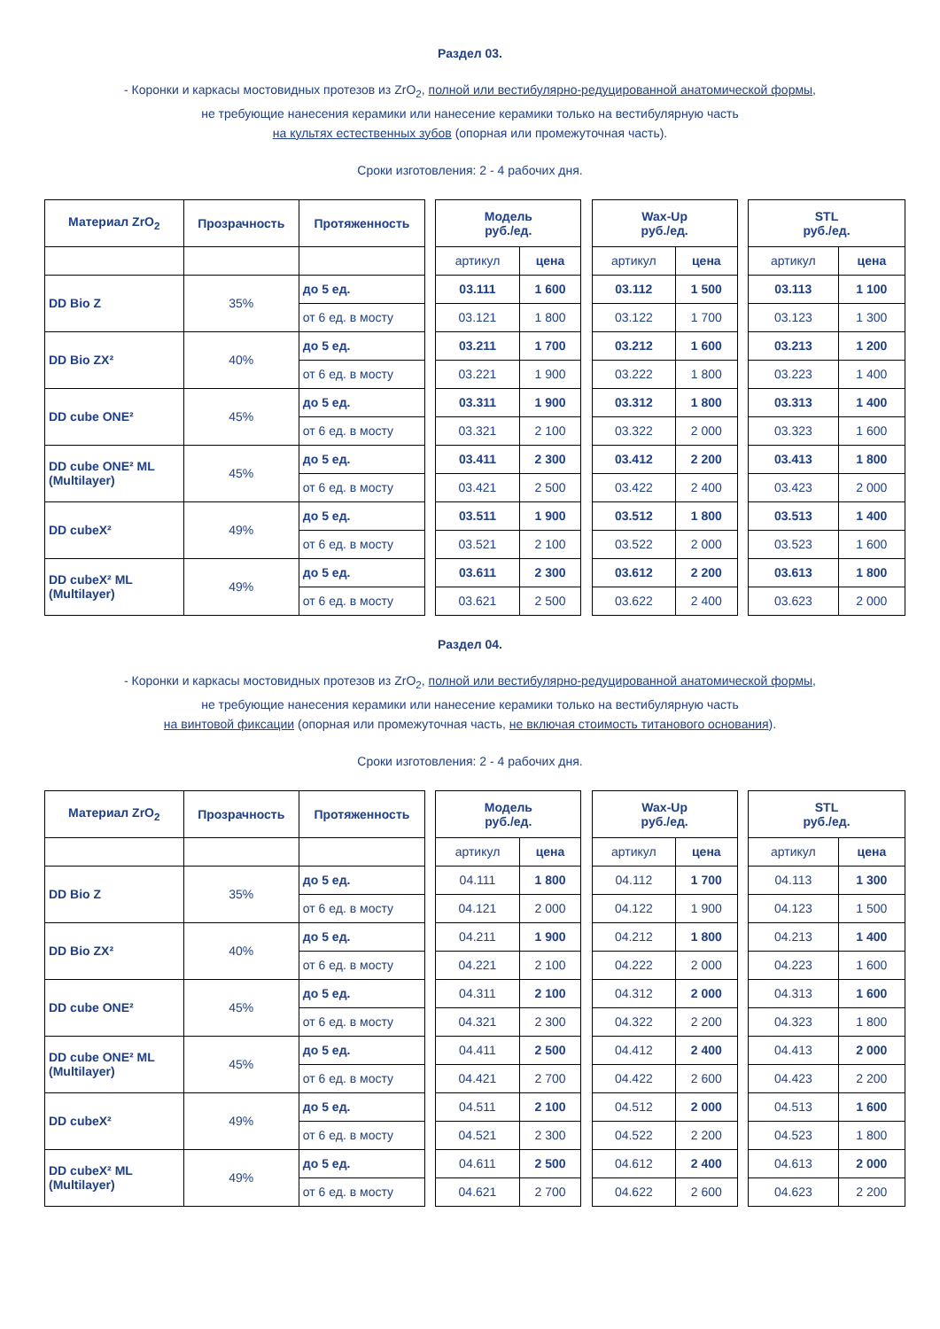Раздел 03.
- Коронки и каркасы мостовидных протезов из ZrO<sub>2</sub>, полной или вестибулярно-редуцированной анатомической формы,
не требующие нанесения керамики или нанесение керамики только на вестибулярную часть
на культях естественных зубов (опорная или промежуточная часть).
Сроки изготовления: 2 - 4 рабочих дня.
| Материал ZrO<sub>2</sub> | Прозрачность | Протяженность |
| --- | --- | --- |
| DD Bio Z | 35% | до 5 ед. |
| | | от 6 ед. в мосту |
| DD Bio ZX² | 40% | до 5 ед. |
| | | от 6 ед. в мосту |
| DD cube ONE² | 45% | до 5 ед. |
| | | от 6 ед. в мосту |
| DD cube ONE² ML (Multilayer) | 45% | до 5 ед. |
| | | от 6 ед. в мосту |
| DD cubeX² | 49% | до 5 ед. |
| | | от 6 ед. в мосту |
| DD cubeX² ML (Multilayer) | 49% | до 5 ед. |
| | | от 6 ед. в мосту |
| Модель руб./ед. | |
| --- | --- |
| артикул | цена |
| 03.111 | 1 600 |
| 03.121 | 1 800 |
| 03.211 | 1 700 |
| 03.221 | 1 900 |
| 03.311 | 1 900 |
| 03.321 | 2 100 |
| 03.411 | 2 300 |
| 03.421 | 2 500 |
| 03.511 | 1 900 |
| 03.521 | 2 100 |
| 03.611 | 2 300 |
| 03.621 | 2 500 |
| Wax-Up руб./ед. | |
| --- | --- |
| артикул | цена |
| 03.112 | 1 500 |
| 03.122 | 1 700 |
| 03.212 | 1 600 |
| 03.222 | 1 800 |
| 03.312 | 1 800 |
| 03.322 | 2 000 |
| 03.412 | 2 200 |
| 03.422 | 2 400 |
| 03.512 | 1 800 |
| 03.522 | 2 000 |
| 03.612 | 2 200 |
| 03.622 | 2 400 |
| STL руб./ед. | |
| --- | --- |
| артикул | цена |
| 03.113 | 1 100 |
| 03.123 | 1 300 |
| 03.213 | 1 200 |
| 03.223 | 1 400 |
| 03.313 | 1 400 |
| 03.323 | 1 600 |
| 03.413 | 1 800 |
| 03.423 | 2 000 |
| 03.513 | 1 400 |
| 03.523 | 1 600 |
| 03.613 | 1 800 |
| 03.623 | 2 000 |
Раздел 04.
- Коронки и каркасы мостовидных протезов из ZrO<sub>2</sub>, полной или вестибулярно-редуцированной анатомической формы,
не требующие нанесения керамики или нанесение керамики только на вестибулярную часть
на винтовой фиксации (опорная или промежуточная часть, не включая стоимость титанового основания).
Сроки изготовления: 2 - 4 рабочих дня.
| Материал ZrO<sub>2</sub> | Прозрачность | Протяженность |
| --- | --- | --- |
| DD Bio Z | 35% | до 5 ед. |
| | | от 6 ед. в мосту |
| DD Bio ZX² | 40% | до 5 ед. |
| | | от 6 ед. в мосту |
| DD cube ONE² | 45% | до 5 ед. |
| | | от 6 ед. в мосту |
| DD cube ONE² ML (Multilayer) | 45% | до 5 ед. |
| | | от 6 ед. в мосту |
| DD cubeX² | 49% | до 5 ед. |
| | | от 6 ед. в мосту |
| DD cubeX² ML (Multilayer) | 49% | до 5 ед. |
| | | от 6 ед. в мосту |
| Модель руб./ед. | |
| --- | --- |
| артикул | цена |
| 04.111 | 1 800 |
| 04.121 | 2 000 |
| 04.211 | 1 900 |
| 04.221 | 2 100 |
| 04.311 | 2 100 |
| 04.321 | 2 300 |
| 04.411 | 2 500 |
| 04.421 | 2 700 |
| 04.511 | 2 100 |
| 04.521 | 2 300 |
| 04.611 | 2 500 |
| 04.621 | 2 700 |
| Wax-Up руб./ед. | |
| --- | --- |
| артикул | цена |
| 04.112 | 1 700 |
| 04.122 | 1 900 |
| 04.212 | 1 800 |
| 04.222 | 2 000 |
| 04.312 | 2 000 |
| 04.322 | 2 200 |
| 04.412 | 2 400 |
| 04.422 | 2 600 |
| 04.512 | 2 000 |
| 04.522 | 2 200 |
| 04.612 | 2 400 |
| 04.622 | 2 600 |
| STL руб./ед. | |
| --- | --- |
| артикул | цена |
| 04.113 | 1 300 |
| 04.123 | 1 500 |
| 04.213 | 1 400 |
| 04.223 | 1 600 |
| 04.313 | 1 600 |
| 04.323 | 1 800 |
| 04.413 | 2 000 |
| 04.423 | 2 200 |
| 04.513 | 1 600 |
| 04.523 | 1 800 |
| 04.613 | 2 000 |
| 04.623 | 2 200 |